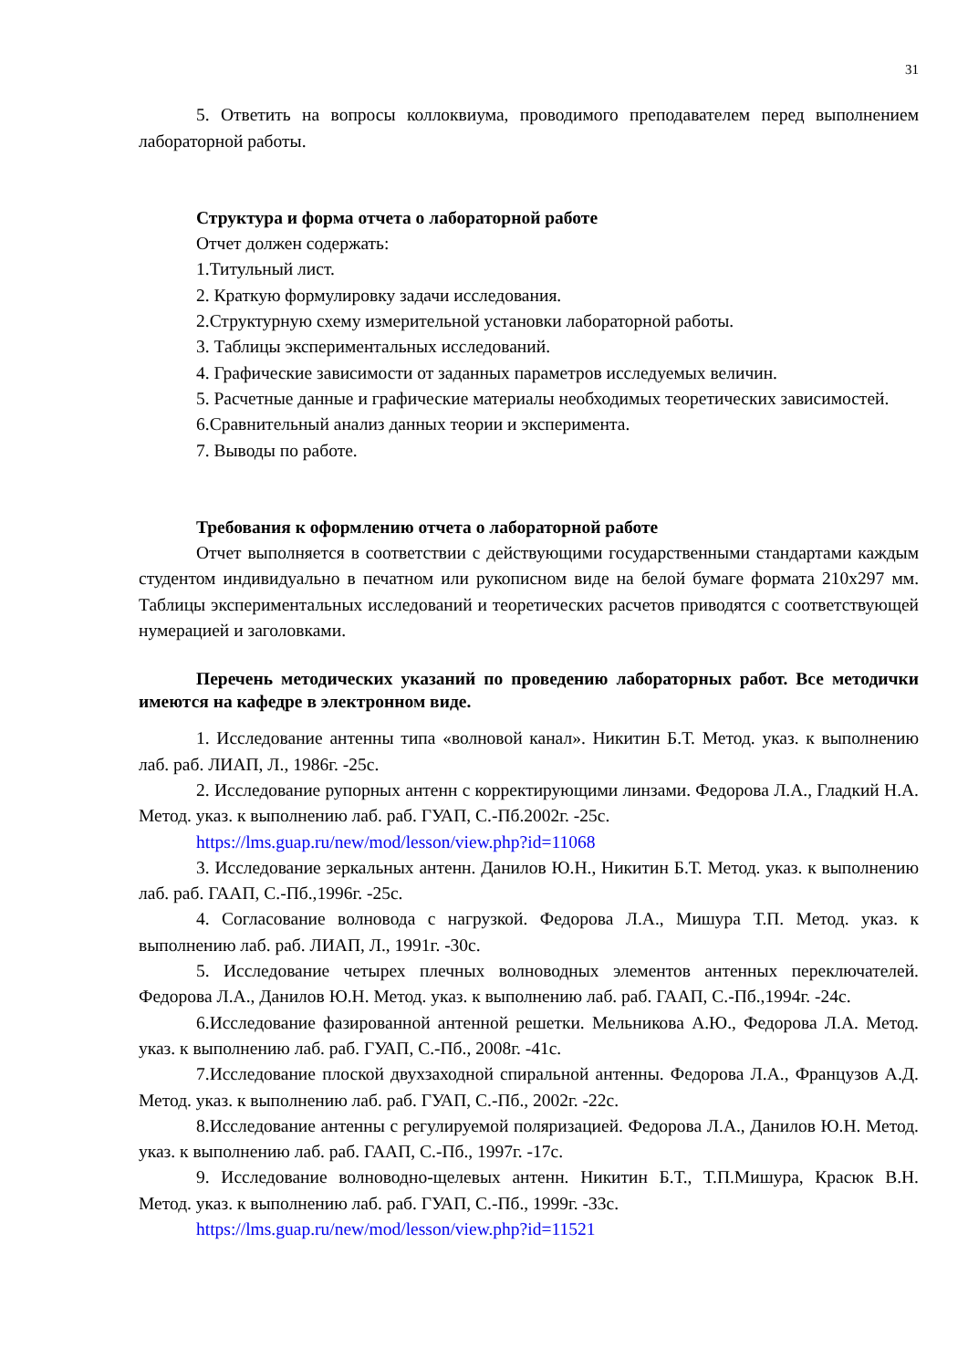31
5. Ответить на вопросы коллоквиума, проводимого преподавателем перед выполнением лабораторной работы.
Структура и форма отчета о лабораторной работе
Отчет должен содержать:
1.Титульный лист.
2. Краткую формулировку задачи исследования.
2.Структурную схему измерительной установки лабораторной работы.
3. Таблицы экспериментальных исследований.
4. Графические зависимости от заданных параметров исследуемых величин.
5. Расчетные данные и графические материалы необходимых теоретических зависимостей.
6.Сравнительный анализ данных теории и эксперимента.
7. Выводы по работе.
Требования к оформлению отчета о лабораторной работе
Отчет выполняется в соответствии с действующими государственными стандартами каждым студентом индивидуально в печатном или рукописном виде на белой бумаге формата 210x297 мм. Таблицы экспериментальных исследований и теоретических расчетов приводятся с соответствующей нумерацией и заголовками.
Перечень методических указаний по проведению лабораторных работ. Все методички имеются на кафедре в электронном виде.
1. Исследование антенны типа «волновой канал». Никитин Б.Т. Метод. указ. к выполнению лаб. раб. ЛИАП, Л., 1986г. -25с.
2. Исследование рупорных антенн с корректирующими линзами. Федорова Л.А., Гладкий Н.А. Метод. указ. к выполнению лаб. раб. ГУАП, С.-Пб.2002г. -25с.
https://lms.guap.ru/new/mod/lesson/view.php?id=11068
3. Исследование зеркальных антенн. Данилов Ю.Н., Никитин Б.Т. Метод. указ. к выполнению лаб. раб. ГААП, С.-Пб.,1996г. -25с.
4. Согласование волновода с нагрузкой. Федорова Л.А., Мишура Т.П. Метод. указ. к выполнению лаб. раб. ЛИАП, Л., 1991г. -30с.
5. Исследование четырех плечных волноводных элементов антенных переключателей. Федорова Л.А., Данилов Ю.Н. Метод. указ. к выполнению лаб. раб. ГААП, С.-Пб.,1994г. -24с.
6.Исследование фазированной антенной решетки. Мельникова А.Ю., Федорова Л.А. Метод. указ. к выполнению лаб. раб. ГУАП, С.-Пб., 2008г. -41с.
7.Исследование плоской двухзаходной спиральной антенны. Федорова Л.А., Французов А.Д. Метод. указ. к выполнению лаб. раб. ГУАП, С.-Пб., 2002г. -22с.
8.Исследование антенны с регулируемой поляризацией. Федорова Л.А., Данилов Ю.Н. Метод. указ. к выполнению лаб. раб. ГААП, С.-Пб., 1997г. -17с.
9. Исследование волноводно-щелевых антенн. Никитин Б.Т., Т.П.Мишура, Красюк В.Н. Метод. указ. к выполнению лаб. раб. ГУАП, С.-Пб., 1999г. -33с.
https://lms.guap.ru/new/mod/lesson/view.php?id=11521